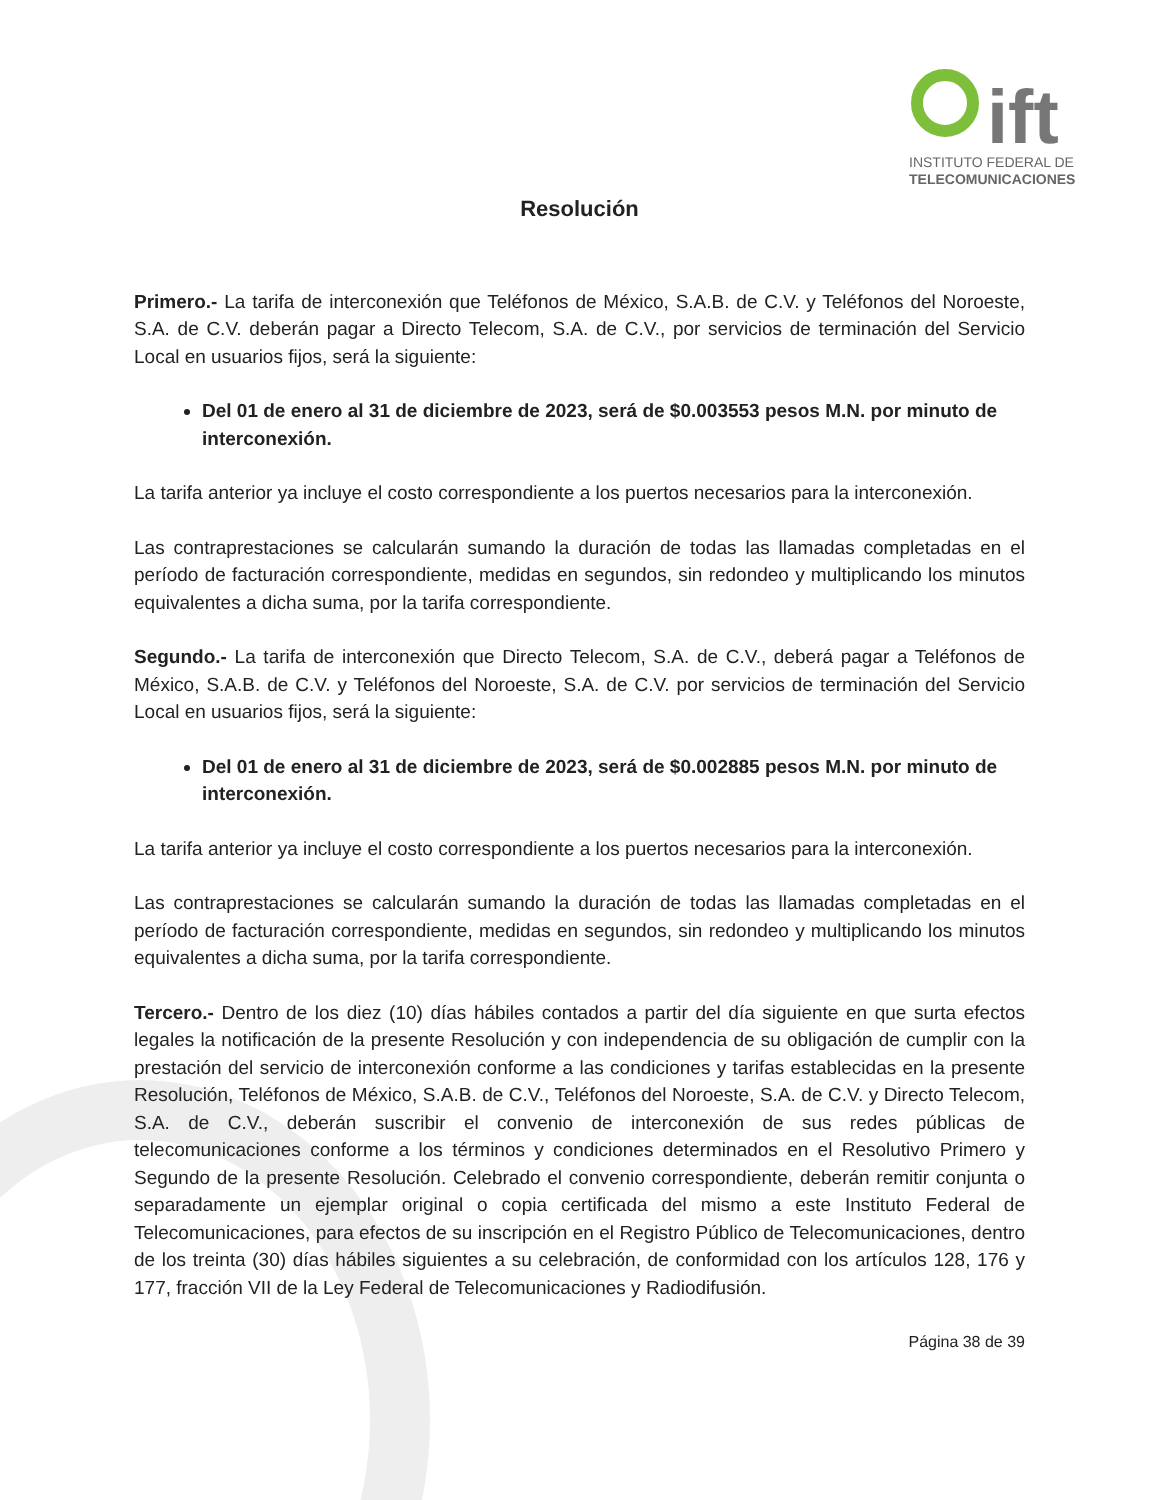ift
INSTITUTO FEDERAL DE
TELECOMUNICACIONES
Resolución
Primero.- La tarifa de interconexión que Teléfonos de México, S.A.B. de C.V. y Teléfonos del Noroeste, S.A. de C.V. deberán pagar a Directo Telecom, S.A. de C.V., por servicios de terminación del Servicio Local en usuarios fijos, será la siguiente:
Del 01 de enero al 31 de diciembre de 2023, será de $0.003553 pesos M.N. por minuto de interconexión.
La tarifa anterior ya incluye el costo correspondiente a los puertos necesarios para la interconexión.
Las contraprestaciones se calcularán sumando la duración de todas las llamadas completadas en el período de facturación correspondiente, medidas en segundos, sin redondeo y multiplicando los minutos equivalentes a dicha suma, por la tarifa correspondiente.
Segundo.- La tarifa de interconexión que Directo Telecom, S.A. de C.V., deberá pagar a Teléfonos de México, S.A.B. de C.V. y Teléfonos del Noroeste, S.A. de C.V. por servicios de terminación del Servicio Local en usuarios fijos, será la siguiente:
Del 01 de enero al 31 de diciembre de 2023, será de $0.002885 pesos M.N. por minuto de interconexión.
La tarifa anterior ya incluye el costo correspondiente a los puertos necesarios para la interconexión.
Las contraprestaciones se calcularán sumando la duración de todas las llamadas completadas en el período de facturación correspondiente, medidas en segundos, sin redondeo y multiplicando los minutos equivalentes a dicha suma, por la tarifa correspondiente.
Tercero.- Dentro de los diez (10) días hábiles contados a partir del día siguiente en que surta efectos legales la notificación de la presente Resolución y con independencia de su obligación de cumplir con la prestación del servicio de interconexión conforme a las condiciones y tarifas establecidas en la presente Resolución, Teléfonos de México, S.A.B. de C.V., Teléfonos del Noroeste, S.A. de C.V. y Directo Telecom, S.A. de C.V., deberán suscribir el convenio de interconexión de sus redes públicas de telecomunicaciones conforme a los términos y condiciones determinados en el Resolutivo Primero y Segundo de la presente Resolución. Celebrado el convenio correspondiente, deberán remitir conjunta o separadamente un ejemplar original o copia certificada del mismo a este Instituto Federal de Telecomunicaciones, para efectos de su inscripción en el Registro Público de Telecomunicaciones, dentro de los treinta (30) días hábiles siguientes a su celebración, de conformidad con los artículos 128, 176 y 177, fracción VII de la Ley Federal de Telecomunicaciones y Radiodifusión.
Página 38 de 39